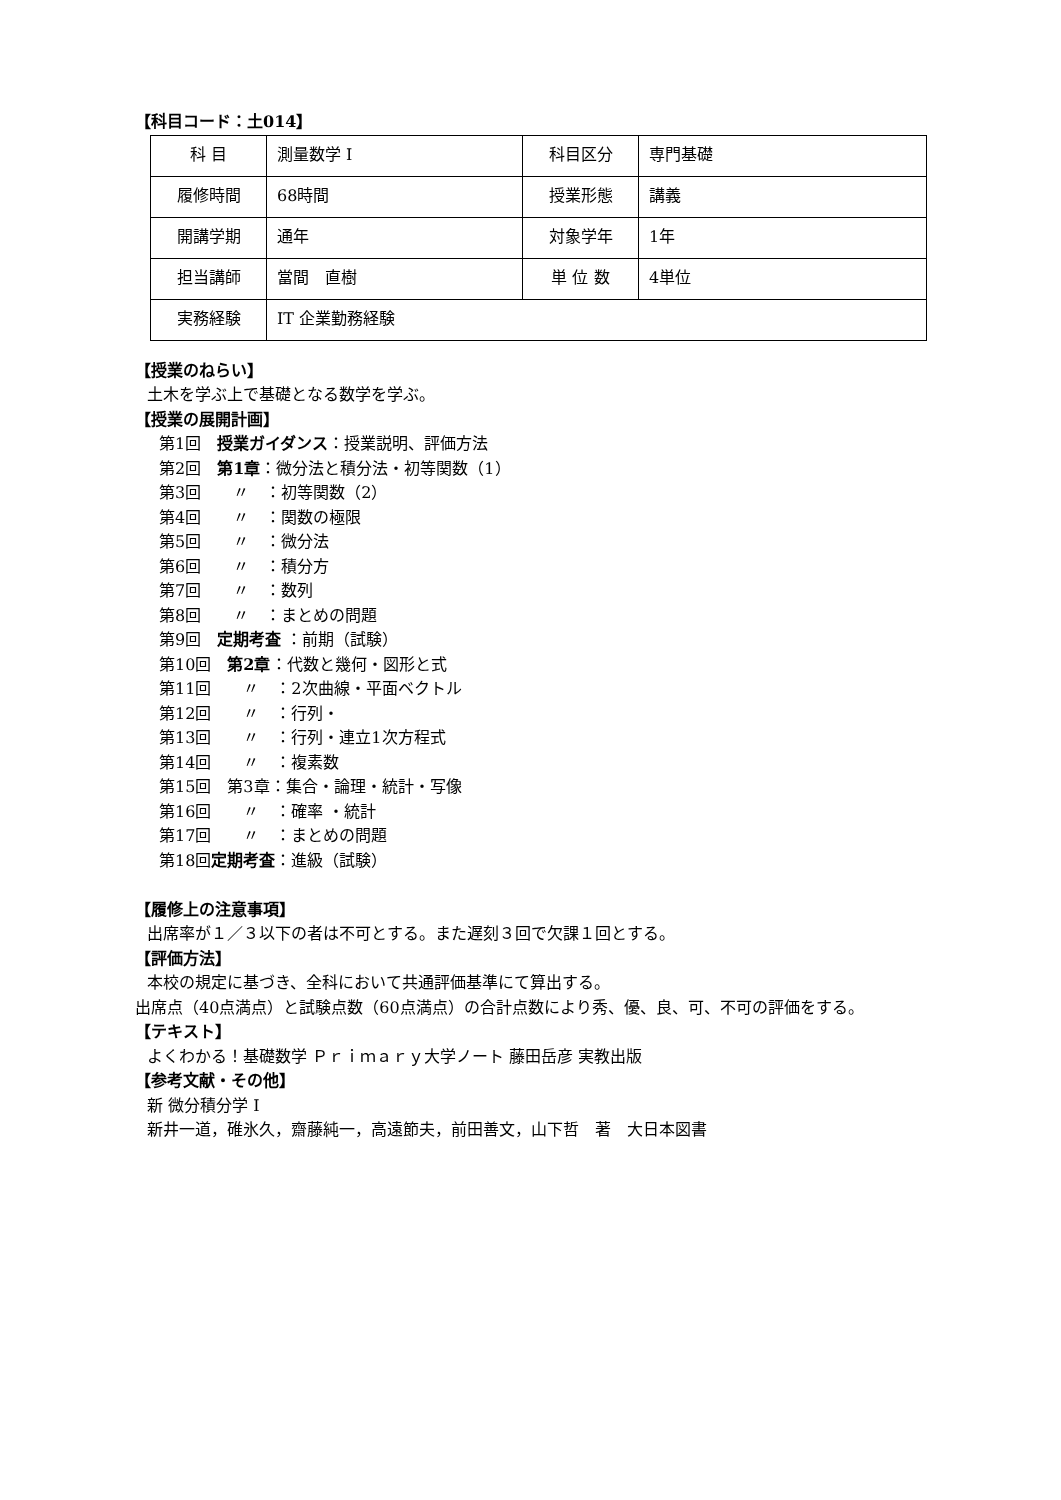【科目コード：土014】
| 科 目 | 測量数学 I | 科目区分 | 専門基礎 |
| 履修時間 | 68時間 | 授業形態 | 講義 |
| 開講学期 | 通年 | 対象学年 | 1年 |
| 担当講師 | 當間 直樹 | 単 位 数 | 4単位 |
| 実務経験 | IT 企業勤務経験 | | |
【授業のねらい】
土木を学ぶ上で基礎となる数学を学ぶ。
【授業の展開計画】
第1回　授業ガイダンス：授業説明、評価方法
第2回　第1章：微分法と積分法・初等関数（1）
第3回　　〃　：初等関数（2）
第4回　　〃　：関数の極限
第5回　　〃　：微分法
第6回　　〃　：積分方
第7回　　〃　：数列
第8回　　〃　：まとめの問題
第9回　定期考査 ：前期（試験）
第10回　第2章：代数と幾何・図形と式
第11回　　〃　：2次曲線・平面ベクトル
第12回　　〃　：行列・
第13回　　〃　：行列・連立1次方程式
第14回　　〃　：複素数
第15回　第3章：集合・論理・統計・写像
第16回　　〃　：確率 ・統計
第17回　　〃　：まとめの問題
第18回定期考査：進級（試験）
【履修上の注意事項】
出席率が１／３以下の者は不可とする。また遅刻３回で欠課１回とする。
【評価方法】
本校の規定に基づき、全科において共通評価基準にて算出する。
出席点（40点満点）と試験点数（60点満点）の合計点数により秀、優、良、可、不可の評価をする。
【テキスト】
よくわかる！基礎数学 Ｐｒｉｍａｒｙ大学ノート 藤田岳彦 実教出版
【参考文献・その他】
新 微分積分学 I
新井一道，碓氷久，齋藤純一，高遠節夫，前田善文，山下哲　著　大日本図書